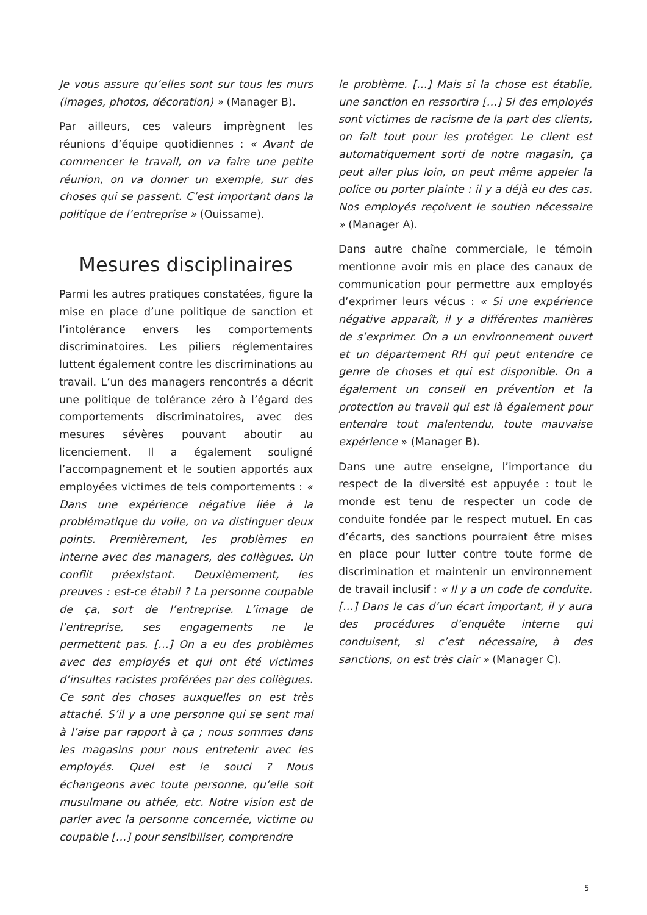Je vous assure qu’elles sont sur tous les murs (images, photos, décoration) » (Manager B).
Par ailleurs, ces valeurs imprègnent les réunions d’équipe quotidiennes : « Avant de commencer le travail, on va faire une petite réunion, on va donner un exemple, sur des choses qui se passent. C’est important dans la politique de l’entreprise » (Ouissame).
Mesures disciplinaires
Parmi les autres pratiques constatées, figure la mise en place d’une politique de sanction et l’intolérance envers les comportements discriminatoires. Les piliers réglementaires luttent également contre les discriminations au travail. L’un des managers rencontrés a décrit une politique de tolérance zéro à l’égard des comportements discriminatoires, avec des mesures sévères pouvant aboutir au licenciement. Il a également souligné l’accompagnement et le soutien apportés aux employées victimes de tels comportements : « Dans une expérience négative liée à la problématique du voile, on va distinguer deux points. Premièrement, les problèmes en interne avec des managers, des collègues. Un conflit préexistant. Deuxièmement, les preuves : est-ce établi ? La personne coupable de ça, sort de l’entreprise. L’image de l’entreprise, ses engagements ne le permettent pas. […] On a eu des problèmes avec des employés et qui ont été victimes d’insultes racistes proférées par des collègues. Ce sont des choses auxquelles on est très attaché. S’il y a une personne qui se sent mal à l’aise par rapport à ça ; nous sommes dans les magasins pour nous entretenir avec les employés. Quel est le souci ? Nous échangeons avec toute personne, qu’elle soit musulmane ou athée, etc. Notre vision est de parler avec la personne concernée, victime ou coupable […] pour sensibiliser, comprendre
le problème. […] Mais si la chose est établie, une sanction en ressortira […] Si des employés sont victimes de racisme de la part des clients, on fait tout pour les protéger. Le client est automatiquement sorti de notre magasin, ça peut aller plus loin, on peut même appeler la police ou porter plainte : il y a déjà eu des cas. Nos employés reçoivent le soutien nécessaire » (Manager A).
Dans autre chaîne commerciale, le témoin mentionne avoir mis en place des canaux de communication pour permettre aux employés d’exprimer leurs vécus : « Si une expérience négative apparaît, il y a différentes manières de s’exprimer. On a un environnement ouvert et un département RH qui peut entendre ce genre de choses et qui est disponible. On a également un conseil en prévention et la protection au travail qui est là également pour entendre tout malentendu, toute mauvaise expérience » (Manager B).
Dans une autre enseigne, l’importance du respect de la diversité est appuyée : tout le monde est tenu de respecter un code de conduite fondée par le respect mutuel. En cas d’écarts, des sanctions pourraient être mises en place pour lutter contre toute forme de discrimination et maintenir un environnement de travail inclusif : « Il y a un code de conduite. […] Dans le cas d’un écart important, il y aura des procédures d’enquête interne qui conduisent, si c’est nécessaire, à des sanctions, on est très clair » (Manager C).
5